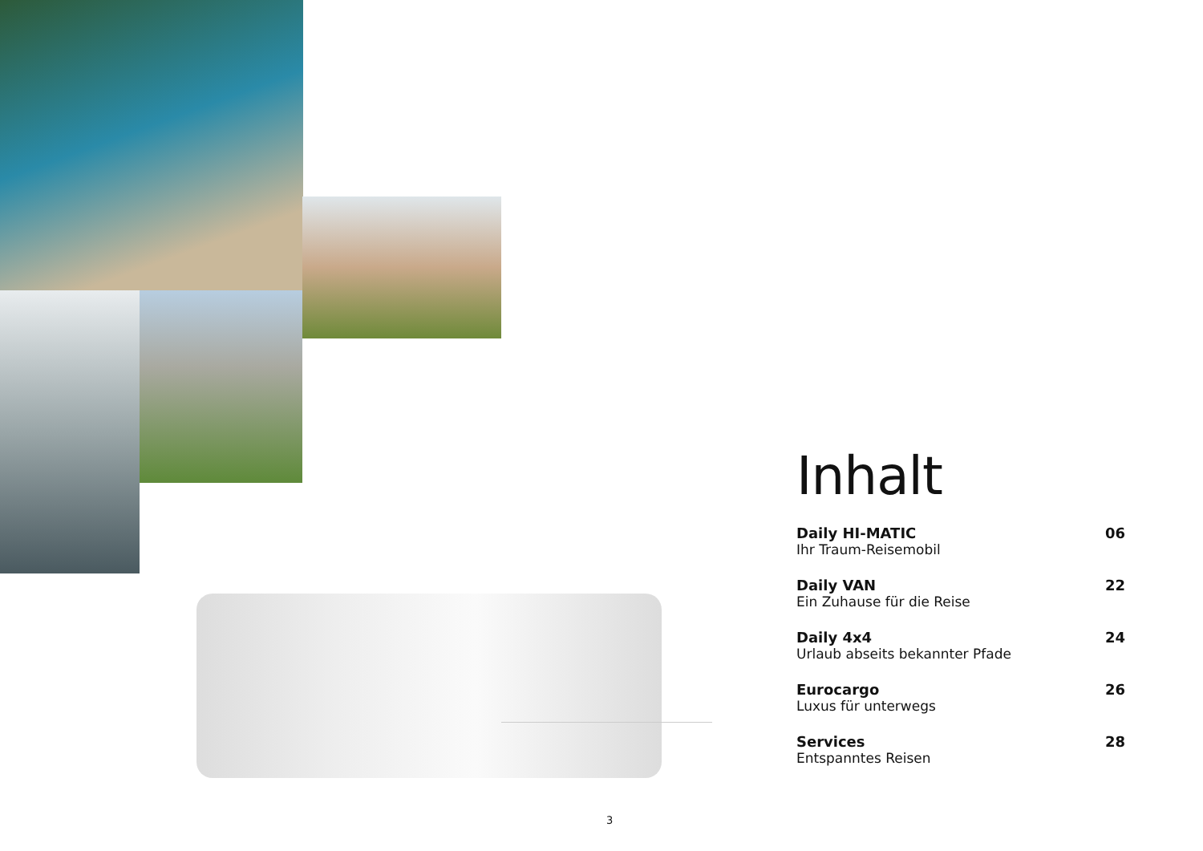Inhalt
Daily HI-MATIC
Ihr Traum-Reisemobil
06
Daily VAN
Ein Zuhause für die Reise
22
Daily 4x4
Urlaub abseits bekannter Pfade
24
Eurocargo
Luxus für unterwegs
26
Services
Entspanntes Reisen
28
3